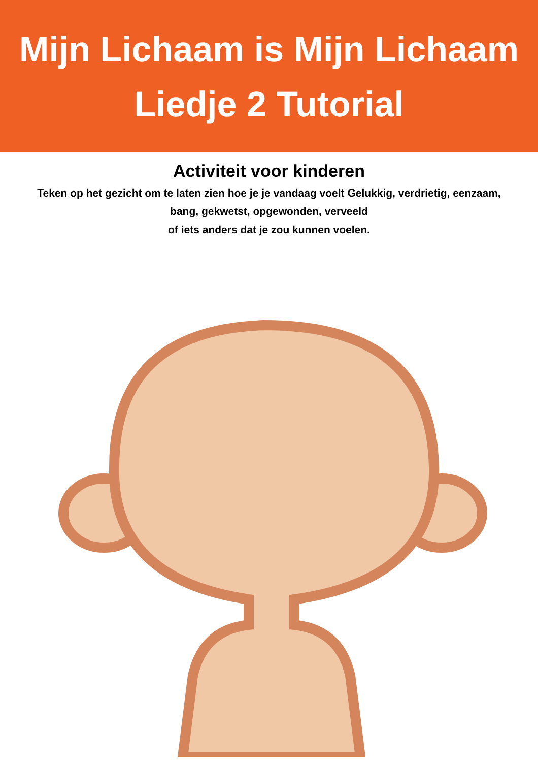Mijn Lichaam is Mijn Lichaam
Liedje 2 Tutorial
Activiteit voor kinderen
Teken op het gezicht om te laten zien hoe je je vandaag voelt Gelukkig, verdrietig, eenzaam,
bang, gekwetst, opgewonden, verveeld
of iets anders dat je zou kunnen voelen.